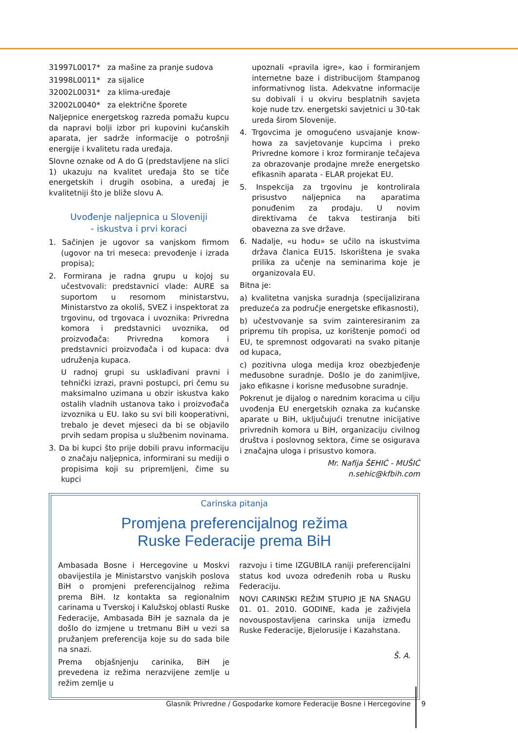31997L0017* za mašine za pranje sudova
31998L0011* za sijalice
32002L0031* za klima-uređaje
32002L0040* za električne šporete
Naljepnice energetskog razreda pomažu kupcu da napravi bolji izbor pri kupovini kućanskih aparata, jer sadrže informacije o potrošnji energije i kvalitetu rada uređaja.
Slovne oznake od A do G (predstavljene na slici 1) ukazuju na kvalitet uređaja što se tiče energetskih i drugih osobina, a uređaj je kvalitetniji što je bliže slovu A.
Uvođenje naljepnica u Sloveniji
- iskustva i prvi koraci
1. Sačinjen je ugovor sa vanjskom firmom (ugovor na tri meseca: prevođenje i izrada propisa);
2. Formirana je radna grupu u kojoj su učestvovali: predstavnici vlade: AURE sa suportom u resornom ministarstvu, Ministarstvo za okoliš, SVEZ i inspektorat za trgovinu, od trgovaca i uvoznika: Privredna komora i predstavnici uvoznika, od proizvođača: Privredna komora i predstavnici proizvođača i od kupaca: dva udruženja kupaca.
U radnoj grupi su usklađivani pravni i tehnički izrazi, pravni postupci, pri čemu su maksimalno uzimana u obzir iskustva kako ostalih vladnih ustanova tako i proizvođača izvoznika u EU. Iako su svi bili kooperativni, trebalo je devet mjeseci da bi se objavilo prvih sedam propisa u službenim novinama.
3. Da bi kupci što prije dobili pravu informaciju o značaju naljepnica, informirani su mediji o propisima koji su pripremljeni, čime su kupci
upoznali «pravila igre», kao i formiranjem internetne baze i distribucijom štampanog informativnog lista. Adekvatne informacije su dobivali i u okviru besplatnih savjeta koje nude tzv. energetski savjetnici u 30-tak ureda širom Slovenije.
4. Trgovcima je omogućeno usvajanje know-howa za savjetovanje kupcima i preko Privredne komore i kroz formiranje tečajeva za obrazovanje prodajne mreže energetsko efikasnih aparata - ELAR projekat EU.
5. Inspekcija za trgovinu je kontrolirala prisustvo naljepnica na aparatima ponuđenim za prodaju. U novim direktivama će takva testiranja biti obavezna za sve države.
6. Nadalje, «u hodu» se učilo na iskustvima država članica EU15. Iskorištena je svaka prilika za učenje na seminarima koje je organizovala EU.
Bitna je:
a) kvalitetna vanjska suradnja (specijalizirana preduzeća za područje energetske efikasnosti),
b) učestvovanje sa svim zainteresiranim za pripremu tih propisa, uz korištenje pomoći od EU, te spremnost odgovarati na svako pitanje od kupaca,
c) pozitivna uloga medija kroz obezbjeđenje međusobne suradnje. Došlo je do zanimljive, jako efikasne i korisne međusobne suradnje.
Pokrenut je dijalog o narednim koracima u cilju uvođenja EU energetskih oznaka za kućanske aparate u BiH, uključujući trenutne inicijative privrednih komora u BiH, organizaciju civilnog društva i poslovnog sektora, čime se osigurava i značajna uloga i prisustvo komora.
Mr. Nafija ŠEHIĆ - MUŠIĆ
n.sehic@kfbih.com
Carinska pitanja
Promjena preferencijalnog režima
Ruske Federacije prema BiH
Ambasada Bosne i Hercegovine u Moskvi obavijestila je Ministarstvo vanjskih poslova BiH o promjeni preferencijalnog režima prema BiH. Iz kontakta sa regionalnim carinama u Tverskoj i Kalužskoj oblasti Ruske Federacije, Ambasada BiH je saznala da je došlo do izmjene u tretmanu BiH u vezi sa pružanjem preferencija koje su do sada bile na snazi.
Prema objašnjenju carinika, BiH je prevedena iz režima nerazvijene zemlje u režim zemlje u
razvoju i time IZGUBILA raniji preferencijalni status kod uvoza određenih roba u Rusku Federaciju.
NOVI CARINSKI REŽIM STUPIO JE NA SNAGU 01. 01. 2010. GODINE, kada je zaživjela novouspostavljena carinska unija između Ruske Federacije, Bjelorusije i Kazahstana.
Š. A.
Glasnik Privredne / Gospodarke komore Federacije Bosne i Hercegovine
9